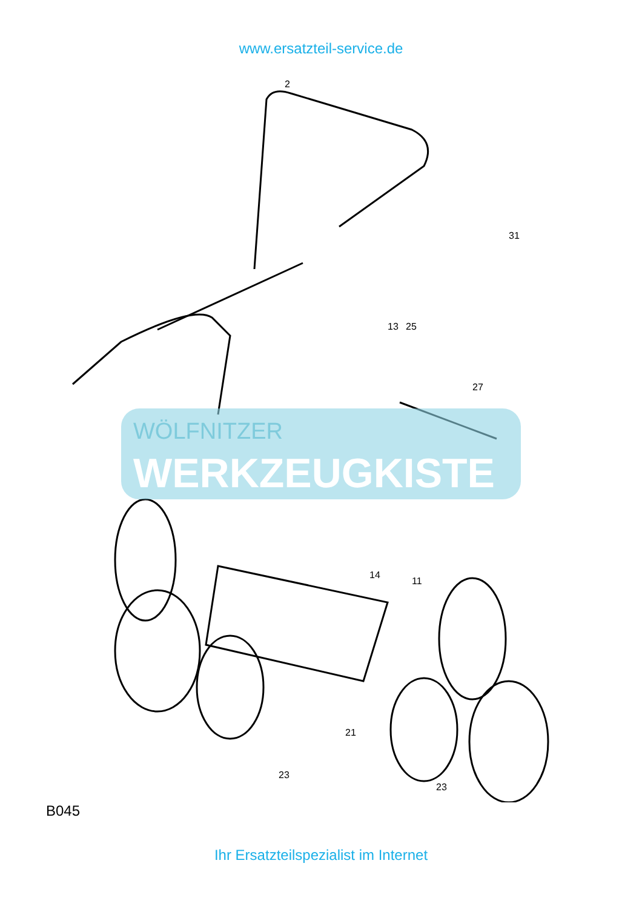www.ersatzteil-service.de
WÖLFNITZER
WERKZEUGKISTE
2
31
13
25
27
14
11
21
23
23
B045
Ihr Ersatzteilspezialist im Internet